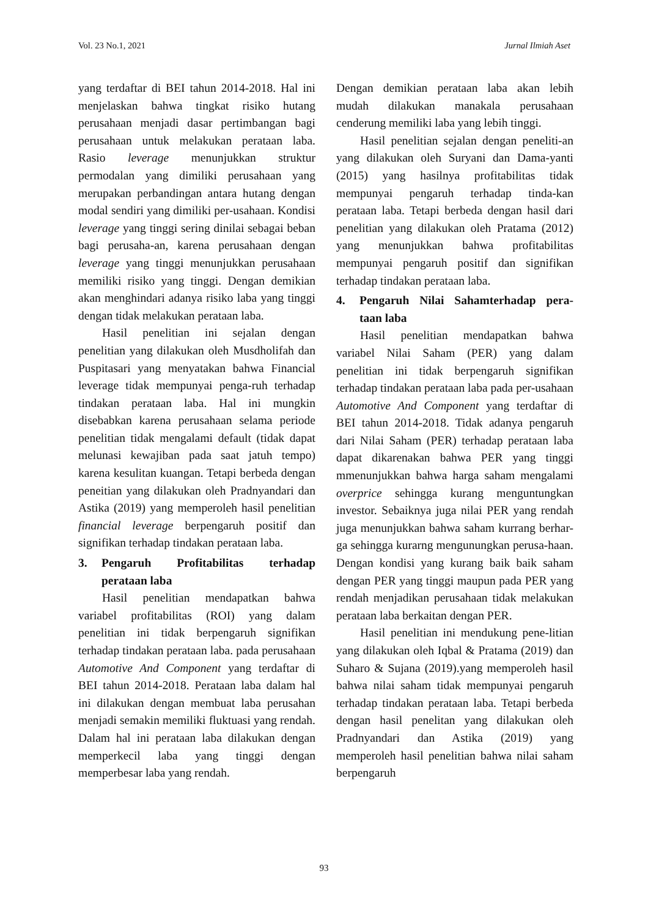Vol. 23 No.1, 2021 Jurnal Ilmiah Aset
yang terdaftar di BEI tahun 2014-2018. Hal ini menjelaskan bahwa tingkat risiko hutang perusahaan menjadi dasar pertimbangan bagi perusahaan untuk melakukan perataan laba. Rasio leverage menunjukkan struktur permodalan yang dimiliki perusahaan yang merupakan perbandingan antara hutang dengan modal sendiri yang dimiliki per-usahaan. Kondisi leverage yang tinggi sering dinilai sebagai beban bagi perusaha-an, karena perusahaan dengan leverage yang tinggi menunjukkan perusahaan memiliki risiko yang tinggi. Dengan demikian akan menghindari adanya risiko laba yang tinggi dengan tidak melakukan perataan laba.
Hasil penelitian ini sejalan dengan penelitian yang dilakukan oleh Musdholifah dan Puspitasari yang menyatakan bahwa Financial leverage tidak mempunyai penga-ruh terhadap tindakan perataan laba. Hal ini mungkin disebabkan karena perusahaan selama periode penelitian tidak mengalami default (tidak dapat melunasi kewajiban pada saat jatuh tempo) karena kesulitan kuangan. Tetapi berbeda dengan peneitian yang dilakukan oleh Pradnyandari dan Astika (2019) yang memperoleh hasil penelitian financial leverage berpengaruh positif dan signifikan terhadap tindakan perataan laba.
3. Pengaruh Profitabilitas terhadap perataan laba
Hasil penelitian mendapatkan bahwa variabel profitabilitas (ROI) yang dalam penelitian ini tidak berpengaruh signifikan terhadap tindakan perataan laba. pada perusahaan Automotive And Component yang terdaftar di BEI tahun 2014-2018. Perataan laba dalam hal ini dilakukan dengan membuat laba perusahan menjadi semakin memiliki fluktuasi yang rendah. Dalam hal ini perataan laba dilakukan dengan memperkecil laba yang tinggi dengan memperbesar laba yang rendah.
Dengan demikian perataan laba akan lebih mudah dilakukan manakala perusahaan cenderung memiliki laba yang lebih tinggi.
Hasil penelitian sejalan dengan peneliti-an yang dilakukan oleh Suryani dan Dama-yanti (2015) yang hasilnya profitabilitas tidak mempunyai pengaruh terhadap tinda-kan perataan laba. Tetapi berbeda dengan hasil dari penelitian yang dilakukan oleh Pratama (2012) yang menunjukkan bahwa profitabilitas mempunyai pengaruh positif dan signifikan terhadap tindakan perataan laba.
4. Pengaruh Nilai Sahamterhadap pera-taan laba
Hasil penelitian mendapatkan bahwa variabel Nilai Saham (PER) yang dalam penelitian ini tidak berpengaruh signifikan terhadap tindakan perataan laba pada per-usahaan Automotive And Component yang terdaftar di BEI tahun 2014-2018. Tidak adanya pengaruh dari Nilai Saham (PER) terhadap perataan laba dapat dikarenakan bahwa PER yang tinggi mmenunjukkan bahwa harga saham mengalami overprice sehingga kurang menguntungkan investor. Sebaiknya juga nilai PER yang rendah juga menunjukkan bahwa saham kurrang berhar-ga sehingga kurarng mengunungkan perusa-haan. Dengan kondisi yang kurang baik baik saham dengan PER yang tinggi maupun pada PER yang rendah menjadikan perusahaan tidak melakukan perataan laba berkaitan dengan PER.
Hasil penelitian ini mendukung pene-litian yang dilakukan oleh Iqbal & Pratama (2019) dan Suharo & Sujana (2019).yang memperoleh hasil bahwa nilai saham tidak mempunyai pengaruh terhadap tindakan perataan laba. Tetapi berbeda dengan hasil penelitan yang dilakukan oleh Pradnyandari dan Astika (2019) yang memperoleh hasil penelitian bahwa nilai saham berpengaruh
93